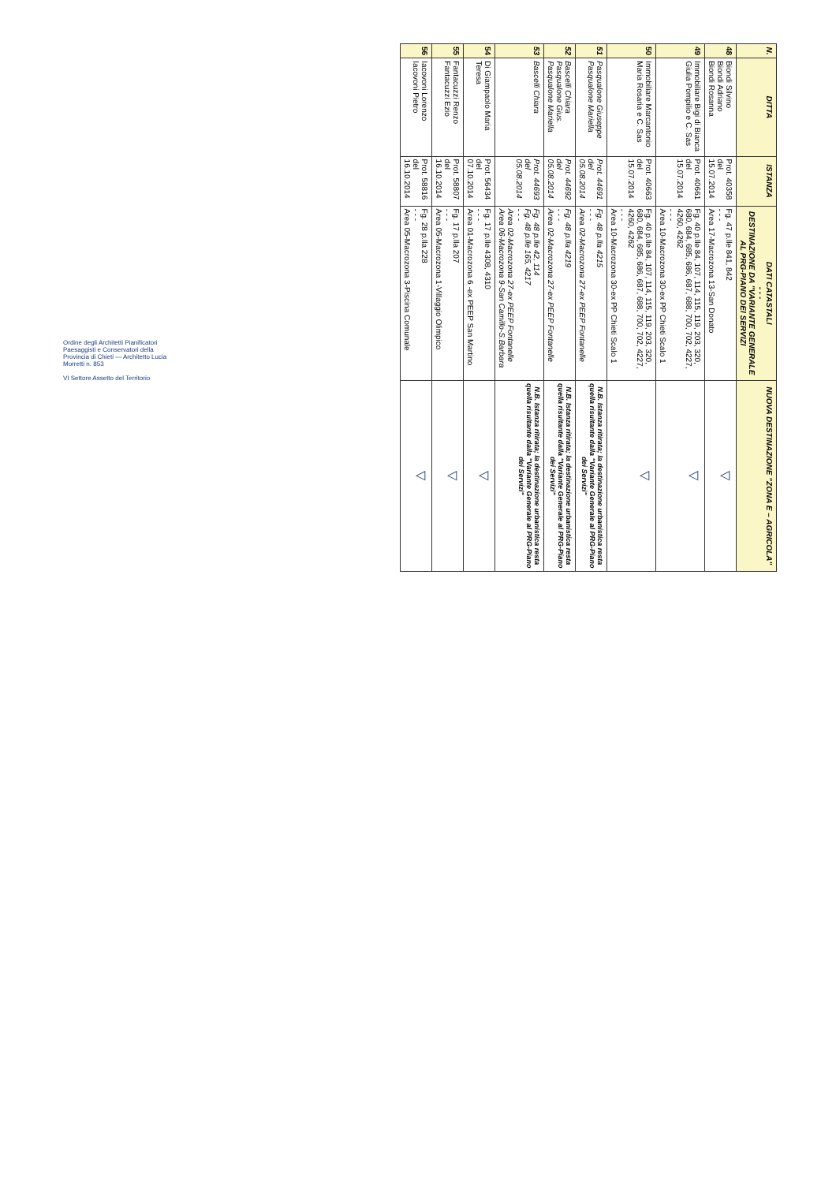| N. | DITTA | ISTANZA | DATI CATASTALI - - - DESTINAZIONE DA "VARIANTE GENERALE AL PRG-PIANO DEI SERVIZI | NUOVA DESTINAZIONE "ZONA E – AGRICOLA" |
| --- | --- | --- | --- | --- |
| 48 | Biondi Silvino Biondi Adriano Biondi Rosanna | Prot. 40358 del 15.07.2014 | Fg. 47 p.lle 841, 842 - - - Area 17-Macrozona 13-San Donato | ▽ |
| 49 | Immobiliare Bigi di Bianca Giulia Pompilio e C. Sas | Prot. 40661 del 15.07.2014 | Fg. 40 p.lle 84, 107, 114, 115, 119, 203, 320, 680, 684, 685, 686, 687, 688, 700, 702, 4227, 4260, 4262 - - - Area 10-Macrozona 30-ex PP Chieti Scalo 1 | ▽ |
| 50 | Immobiliare Marcantonio Maria Rosaria e C. Sas | Prot. 40663 del 15.07.2014 | Fg. 40 p.lle 84, 107, 114, 115, 119, 203, 320, 680, 684, 685, 686, 687, 688, 700, 702, 4227, 4260, 4262 - - - Area 10-Macrozona 30-ex PP Chieti Scalo 1 | ▽ |
| 51 | Pasqualone Giuseppe Pasqualone Mariella | Prot. 44691 del 05.08.2014 | Fg. 48 p.lla 4215 - - - Area 02-Macrozona 27-ex PEEP Fontanelle | N.B. Istanza ritirata; la destinazione urbanistica resta quella risultante dalla "Variante Generale al PRG-Piano dei Servizi" |
| 52 | Bascelli Chiara Pasqualone Gius. Pasqualone Mariella | Prot. 44692 del 05.08.2014 | Fg. 48 p.lla 4219 - - - Area 02-Macrozona 27-ex PEEP Fontanelle | N.B. Istanza ritirata; la destinazione urbanistica resta quella risultante dalla "Variante Generale al PRG-Piano dei Servizi" |
| 53 | Bascelli Chiara | Prot. 44693 del 05.08.2014 | Fg. 48 p.lle 42, 114 Fg. 48 p.lle 165, 4217 - - - Area 02-Macrozona 27-ex PEEP Fontanelle Area 06-Macrozona 9-San Camillo-S.Barbara | N.B. Istanza ritirata; la destinazione urbanistica resta quella risultante dalla "Variante Generale al PRG-Piano dei Servizi" |
| 54 | Di Giampaolo Maria Teresa | Prot. 56434 del 07.10.2014 | Fg. 17 p.lle 4308, 4310 - - - Area 01-Macrozona 6 -ex PEEP San Martino | ▽ |
| 55 | Fantacuzzi Renzo Fantacuzzi Ezio | Prot. 58807 del 16.10.2014 | Fg. 17 p.lla 207 - - - Area 05-Macrozona 1-Villaggio Olimpico | ▽ |
| 56 | Iacovoni Lorenzo Iacovoni Pietro | Prot. 58816 del 16.10.2014 | Fg. 28 p.lla 228 - - - Area 05-Macrozona 3-Piscina Comunale | ▽ |
Ordine degli Architetti Pianificatori Paesaggisti e Conservatori della Provincia di Chieti — Architetto Lucia Morretti n. 853
VI Settore Assetto del Territorio